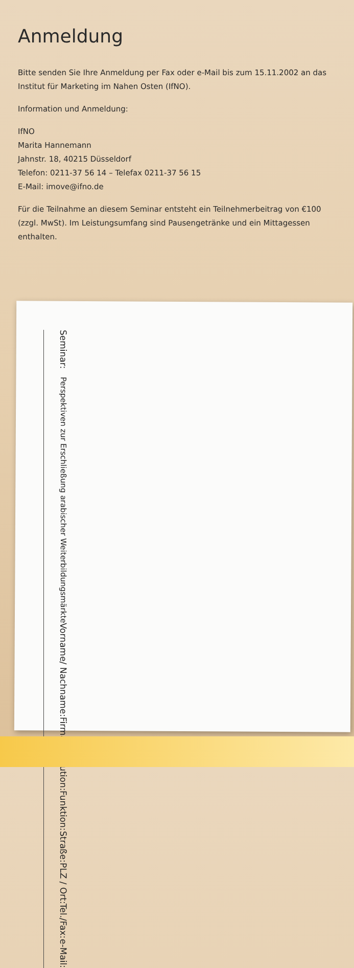Anmeldung
Bitte senden Sie Ihre Anmeldung per Fax oder e-Mail bis zum 15.11.2002 an das Institut für Marketing im Nahen Osten (IfNO).
Information und Anmeldung:
IfNO
Marita Hannemann
Jahnstr. 18, 40215 Düsseldorf
Telefon: 0211-37 56 14 – Telefax 0211-37 56 15
E-Mail: imove@ifno.de
Für die Teilnahme an diesem Seminar entsteht ein Teilnehmerbeitrag von €100 (zzgl. MwSt). Im Leistungsumfang sind Pausengetränke und ein Mittagessen enthalten.
Seminar: Perspektiven zur Erschließung arabischer Weiterbildungsmärkte
Vorname/ Nachname:
Firma/Institution:
Funktion:
Straße:
PLZ / Ort:
Tel./Fax:
e-Mail: